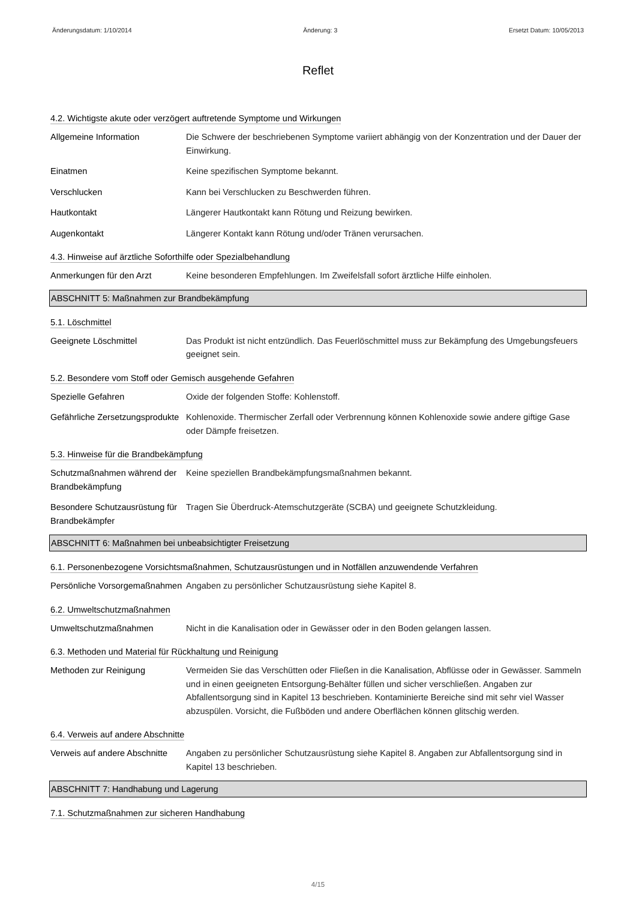Änderungsdatum: 1/10/2014 Änderung: 3 Ersetzt Datum: 10/05/2013
Reflet
4.2. Wichtigste akute oder verzögert auftretende Symptome und Wirkungen
Allgemeine Information Die Schwere der beschriebenen Symptome variiert abhängig von der Konzentration und der Dauer der Einwirkung.
Einatmen Keine spezifischen Symptome bekannt.
Verschlucken Kann bei Verschlucken zu Beschwerden führen.
Hautkontakt Längerer Hautkontakt kann Rötung und Reizung bewirken.
Augenkontakt Längerer Kontakt kann Rötung und/oder Tränen verursachen.
4.3. Hinweise auf ärztliche Soforthilfe oder Spezialbehandlung
Anmerkungen für den Arzt Keine besonderen Empfehlungen. Im Zweifelsfall sofort ärztliche Hilfe einholen.
ABSCHNITT 5: Maßnahmen zur Brandbekämpfung
5.1. Löschmittel
Geeignete Löschmittel Das Produkt ist nicht entzündlich. Das Feuerlöschmittel muss zur Bekämpfung des Umgebungsfeuers geeignet sein.
5.2. Besondere vom Stoff oder Gemisch ausgehende Gefahren
Spezielle Gefahren Oxide der folgenden Stoffe: Kohlenstoff.
Gefährliche Zersetzungsprodukte
Kohlenoxide. Thermischer Zerfall oder Verbrennung können Kohlenoxide sowie andere giftige Gase oder Dämpfe freisetzen.
5.3. Hinweise für die Brandbekämpfung
Schutzmaßnahmen während der Brandbekämpfung
Keine speziellen Brandbekämpfungsmaßnahmen bekannt.
Besondere Schutzausrüstung für Brandbekämpfer
Tragen Sie Überdruck-Atemschutzgeräte (SCBA) und geeignete Schutzkleidung.
ABSCHNITT 6: Maßnahmen bei unbeabsichtigter Freisetzung
6.1. Personenbezogene Vorsichtsmaßnahmen, Schutzausrüstungen und in Notfällen anzuwendende Verfahren
Persönliche Vorsorgemaßnahmen
Angaben zu persönlicher Schutzausrüstung siehe Kapitel 8.
6.2. Umweltschutzmaßnahmen
Umweltschutzmaßnahmen Nicht in die Kanalisation oder in Gewässer oder in den Boden gelangen lassen.
6.3. Methoden und Material für Rückhaltung und Reinigung
Methoden zur Reinigung Vermeiden Sie das Verschütten oder Fließen in die Kanalisation, Abflüsse oder in Gewässer. Sammeln und in einen geeigneten Entsorgung-Behälter füllen und sicher verschließen. Angaben zur Abfallentsorgung sind in Kapitel 13 beschrieben. Kontaminierte Bereiche sind mit sehr viel Wasser abzuspülen. Vorsicht, die Fußböden und andere Oberflächen können glitschig werden.
6.4. Verweis auf andere Abschnitte
Verweis auf andere Abschnitte
Angaben zu persönlicher Schutzausrüstung siehe Kapitel 8. Angaben zur Abfallentsorgung sind in Kapitel 13 beschrieben.
ABSCHNITT 7: Handhabung und Lagerung
7.1. Schutzmaßnahmen zur sicheren Handhabung
4/15